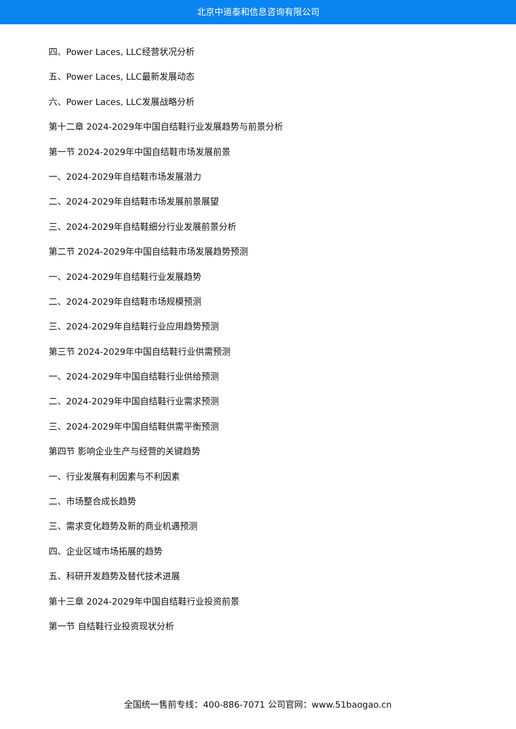北京中道泰和信息咨询有限公司
四、Power Laces, LLC经营状况分析
五、Power Laces, LLC最新发展动态
六、Power Laces, LLC发展战略分析
第十二章 2024-2029年中国自结鞋行业发展趋势与前景分析
第一节 2024-2029年中国自结鞋市场发展前景
一、2024-2029年自结鞋市场发展潜力
二、2024-2029年自结鞋市场发展前景展望
三、2024-2029年自结鞋细分行业发展前景分析
第二节 2024-2029年中国自结鞋市场发展趋势预测
一、2024-2029年自结鞋行业发展趋势
二、2024-2029年自结鞋市场规模预测
三、2024-2029年自结鞋行业应用趋势预测
第三节 2024-2029年中国自结鞋行业供需预测
一、2024-2029年中国自结鞋行业供给预测
二、2024-2029年中国自结鞋行业需求预测
三、2024-2029年中国自结鞋供需平衡预测
第四节 影响企业生产与经营的关键趋势
一、行业发展有利因素与不利因素
二、市场整合成长趋势
三、需求变化趋势及新的商业机遇预测
四、企业区域市场拓展的趋势
五、科研开发趋势及替代技术进展
第十三章 2024-2029年中国自结鞋行业投资前景
第一节 自结鞋行业投资现状分析
全国统一售前专线：400-886-7071 公司官网：www.51baogao.cn